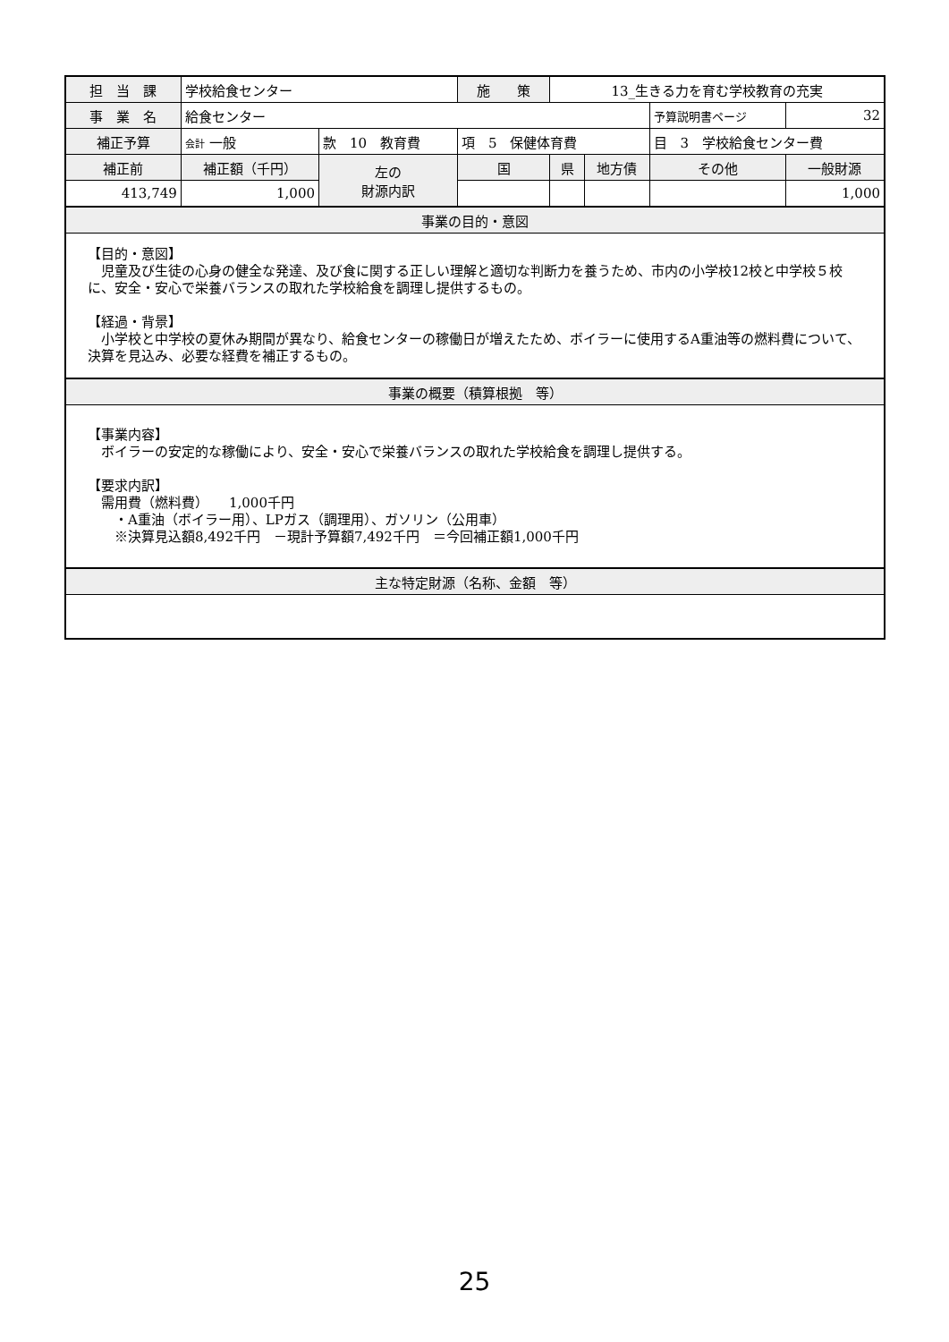| 担 当 課 | 学校給食センター | | | 施 策 | 13_生きる力を育む学校教育の充実 | | | | |
| 事 業 名 | 給食センター | | | | | | | 予算説明書ページ | 32 |
| 補正予算 | 会計 一般 | 款 10 教育費 | | 項 5 保健体育費 | | | 目 3 学校給食センター費 | | |
| 補正前 | 補正額（千円） | 左の 財源内訳 | 国 | | 県 | 地方債 | その他 | | 一般財源 |
| 413,749 | 1,000 | | | | | | | | 1,000 |
| 事業の目的・意図 | | | | | | | | | |
| 【目的・意図】 児童及び生徒の心身の健全な発達、及び食に関する正しい理解と適切な判断力を養うため、市内の小学校12校と中学校５校に、安全・安心で栄養バランスの取れた学校給食を調理し提供するもの。 【経過・背景】 小学校と中学校の夏休み期間が異なり、給食センターの稼働日が増えたため、ボイラーに使用するA重油等の燃料費について、決算を見込み、必要な経費を補正するもの。 | | | | | | | | | |
| 事業の概要（積算根拠 等） | | | | | | | | | |
| 【事業内容】 ボイラーの安定的な稼働により、安全・安心で栄養バランスの取れた学校給食を調理し提供する。 【要求内訳】 需用費（燃料費） 1,000千円 ・A重油（ボイラー用）、LPガス（調理用）、ガソリン（公用車） ※決算見込額8,492千円 －現計予算額7,492千円 ＝今回補正額1,000千円 | | | | | | | | | |
| 主な特定財源（名称、金額 等） | | | | | | | | | |
25